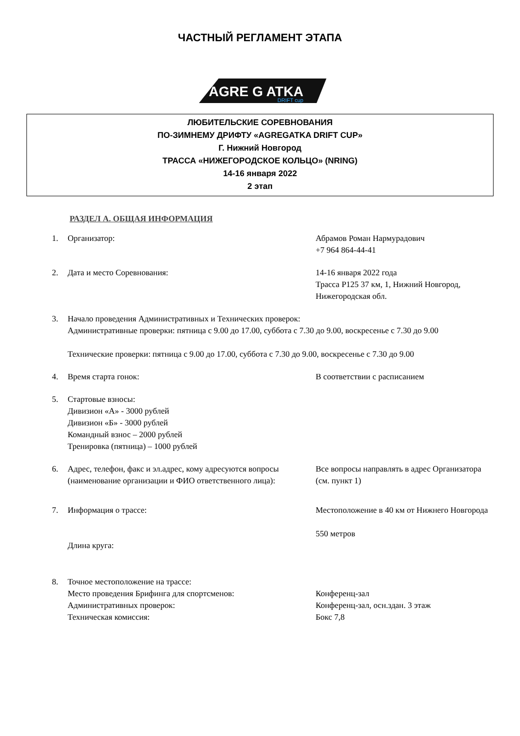ЧАСТНЫЙ РЕГЛАМЕНТ ЭТАПА
AGRE G ATKA
DRIFT cup
ЛЮБИТЕЛЬСКИЕ СОРЕВНОВАНИЯ
ПО-ЗИМНЕМУ ДРИФТУ «AGREGATKA DRIFT CUP»
Г. Нижний Новгород
ТРАССА «НИЖЕГОРОДСКОЕ КОЛЬЦО» (NRING)
14-16 января 2022
2 этап
РАЗДЕЛ А. ОБЩАЯ ИНФОРМАЦИЯ
1. Организатор: Абрамов Роман Нармурадович
+7 964 864-44-41
2. Дата и место Соревнования: 14-16 января 2022 года
Трасса Р125 37 км, 1, Нижний Новгород, Нижегородская обл.
3. Начало проведения Административных и Технических проверок:
Административные проверки: пятница с 9.00 до 17.00, суббота с 7.30 до 9.00, воскресенье с 7.30 до 9.00
Технические проверки: пятница с 9.00 до 17.00, суббота с 7.30 до 9.00, воскресенье с 7.30 до 9.00
4. Время старта гонок: В соответствии с расписанием
5. Стартовые взносы:
Дивизион «А» - 3000 рублей
Дивизион «Б» - 3000 рублей
Командный взнос – 2000 рублей
Тренировка (пятница) – 1000 рублей
6. Адрес, телефон, факс и эл.адрес, кому адресуются вопросы (наименование организации и ФИО ответственного лица):
Все вопросы направлять в адрес Организатора (см. пункт 1)
7. Информация о трассе:
Длина круга:
Местоположение в 40 км от Нижнего Новгорода
550 метров
8. Точное местоположение на трассе:
Место проведения Брифинга для спортсменов:
Административных проверок:
Техническая комиссия:
Конференц-зал
Конференц-зал, осн.здан. 3 этаж
Бокс 7,8